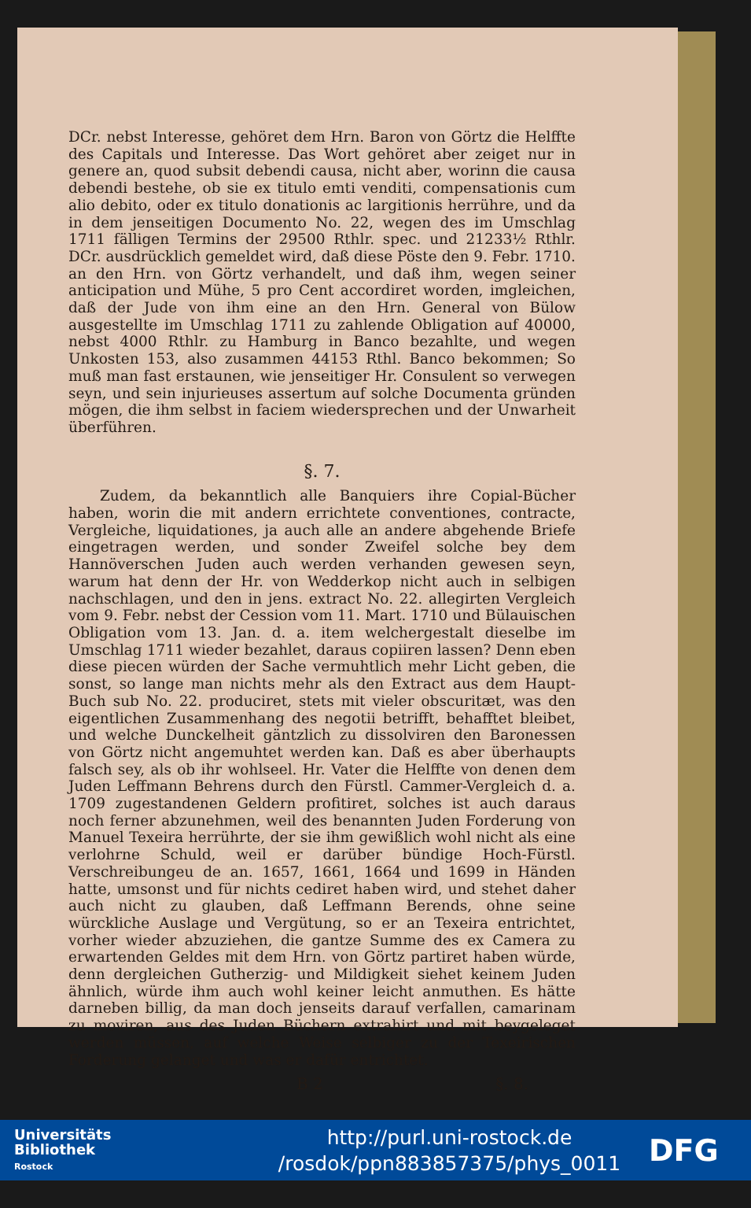DCr. nebst Interesse, gehöret dem Hrn. Baron von Görtz die Helffte des Capitals und Interesse. Das Wort gehöret aber zeiget nur in genere an, quod subsit debendi causa, nicht aber, worinn die causa debendi bestehe, ob sie ex titulo emti venditi, compensationis cum alio debito, oder ex titulo donationis ac largitionis herrühre, und da in dem jenseitigen Documento No. 22, wegen des im Umschlag 1711 fälligen Termins der 29500 Rthlr. spec. und 21233½ Rthlr. DCr. ausdrücklich gemeldet wird, daß diese Pöste den 9. Febr. 1710. an den Hrn. von Görtz verhandelt, und daß ihm, wegen seiner anticipation und Mühe, 5 pro Cent accordiret worden, imgleichen, daß der Jude von ihm eine an den Hrn. General von Bülow ausgestellte im Umschlag 1711 zu zahlende Obligation auf 40000, nebst 4000 Rthlr. zu Hamburg in Banco bezahlte, und wegen Unkosten 153, also zusammen 44153 Rthl. Banco bekommen; So muß man fast erstaunen, wie jenseitiger Hr. Consulent so verwegen seyn, und sein injurieuses assertum auf solche Documenta gründen mögen, die ihm selbst in faciem wiedersprechen und der Unwarheit überführen.
§. 7.
Zudem, da bekanntlich alle Banquiers ihre Copial-Bücher haben, worin die mit andern errichtete conventiones, contracte, Vergleiche, liquidationes, ja auch alle an andere abgehende Briefe eingetragen werden, und sonder Zweifel solche bey dem Hannöverschen Juden auch werden verhanden gewesen seyn, warum hat denn der Hr. von Wedderkop nicht auch in selbigen nachschlagen, und den in jens. extract No. 22. allegirten Vergleich vom 9. Febr. nebst der Cession vom 11. Mart. 1710 und Bülauischen Obligation vom 13. Jan. d. a. item welchergestalt dieselbe im Umschlag 1711 wieder bezahlet, daraus copiiren lassen? Denn eben diese piecen würden der Sache vermuhtlich mehr Licht geben, die sonst, so lange man nichts mehr als den Extract aus dem Haupt-Buch sub No. 22. produciret, stets mit vieler obscuritæt, was den eigentlichen Zusammenhang des negotii betrifft, behafftet bleibet, und welche Dunckelheit gäntzlich zu dissolviren den Baronessen von Görtz nicht angemuhtet werden kan. Daß es aber überhaupts falsch sey, als ob ihr wohlseel. Hr. Vater die Helffte von denen dem Juden Leffmann Behrens durch den Fürstl. Cammer-Vergleich d. a. 1709 zugestandenen Geldern profitiret, solches ist auch daraus noch ferner abzunehmen, weil des benannten Juden Forderung von Manuel Texeira herrührte, der sie ihm gewißlich wohl nicht als eine verlohrne Schuld, weil er darüber bündige Hoch-Fürstl. Verschreibungeu de an. 1657, 1661, 1664 und 1699 in Händen hatte, umsonst und für nichts cediret haben wird, und stehet daher auch nicht zu glauben, daß Leffmann Berends, ohne seine würckliche Auslage und Vergütung, so er an Texeira entrichtet, vorher wieder abzuziehen, die gantze Summe des ex Camera zu erwartenden Geldes mit dem Hrn. von Görtz partiret haben würde, denn dergleichen Gutherzig- und Mildigkeit siehet keinem Juden ähnlich, würde ihm auch wohl keiner leicht anmuthen. Es hätte darneben billig, da man doch jenseits darauf verfallen, camarinam zu moviren, aus des Juden Büchern extrahirt und mit beygeleget werden müssen, auf welche Weise selbiger zu der Texeirischen Forderung gelanget und was er dafür entrichtet.
B 2 §. 8.
Universitäts
Bibliothek
Rostock
http://purl.uni-rostock.de
/rosdok/ppn883857375/phys_0011
DFG